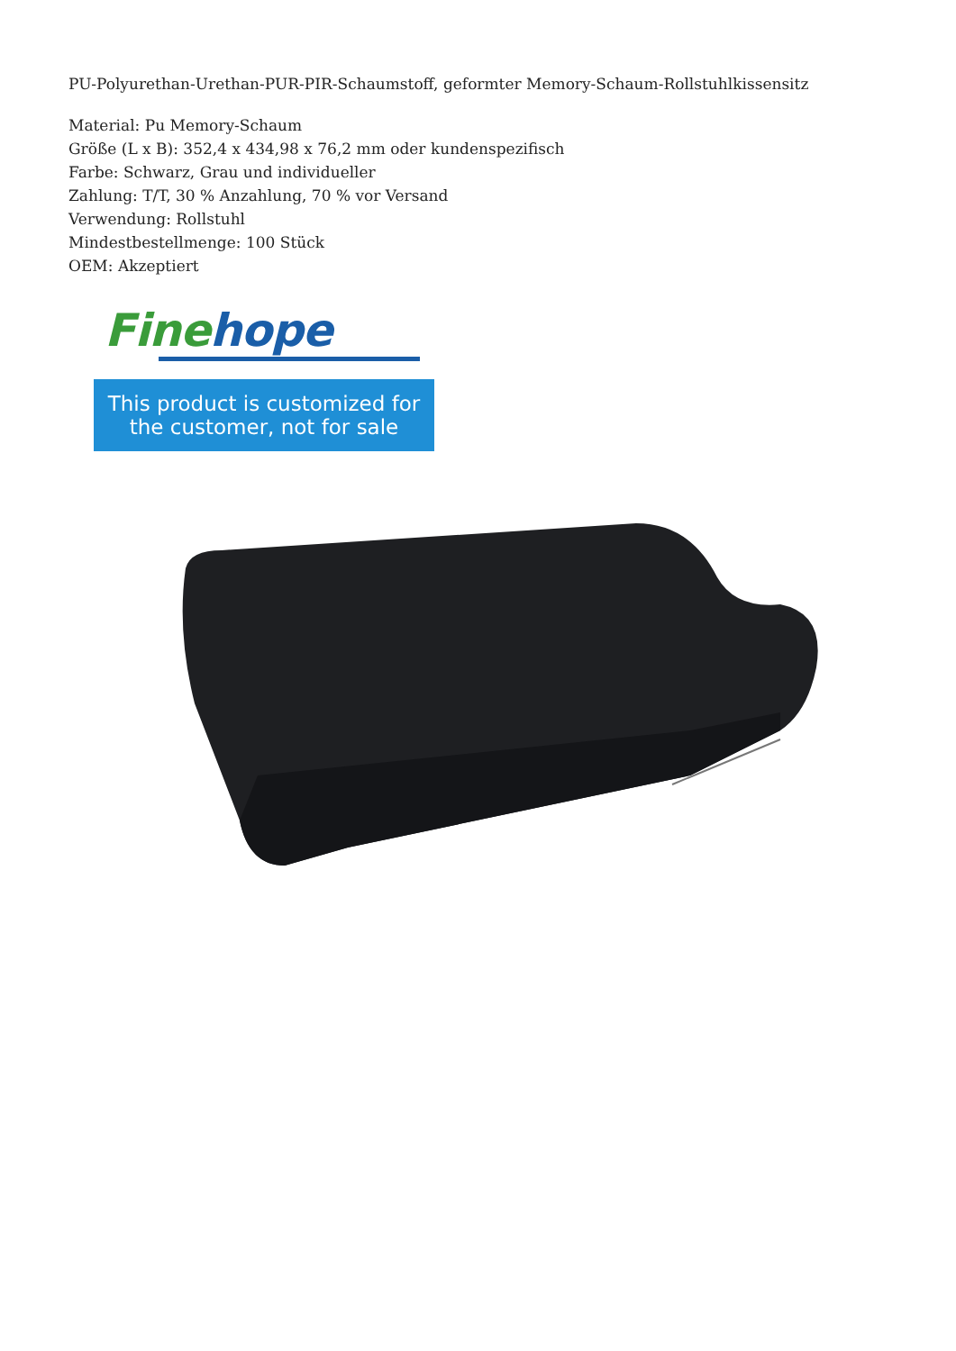PU-Polyurethan-Urethan-PUR-PIR-Schaumstoff, geformter Memory-Schaum-Rollstuhlkissensitz
Material: Pu Memory-Schaum
Größe (L x B): 352,4 x 434,98 x 76,2 mm oder kundenspezifisch
Farbe: Schwarz, Grau und individueller
Zahlung: T/T, 30 % Anzahlung, 70 % vor Versand
Verwendung: Rollstuhl
Mindestbestellmenge: 100 Stück
OEM: Akzeptiert
Fine hope
This product is customized for
the customer, not for sale